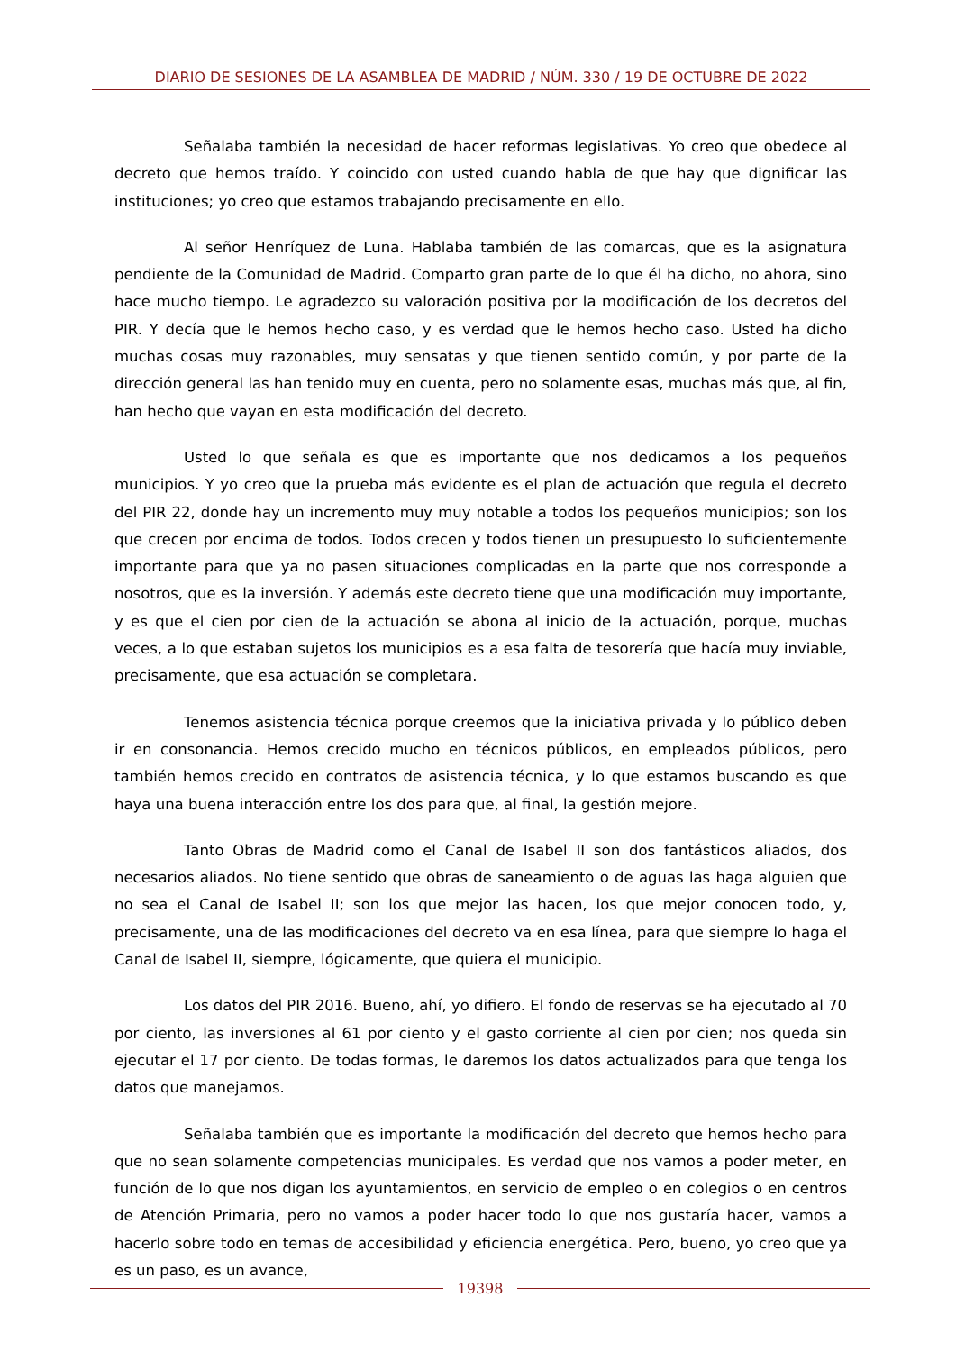DIARIO DE SESIONES DE LA ASAMBLEA DE MADRID / NÚM. 330 / 19 DE OCTUBRE DE 2022
Señalaba también la necesidad de hacer reformas legislativas. Yo creo que obedece al decreto que hemos traído. Y coincido con usted cuando habla de que hay que dignificar las instituciones; yo creo que estamos trabajando precisamente en ello.
Al señor Henríquez de Luna. Hablaba también de las comarcas, que es la asignatura pendiente de la Comunidad de Madrid. Comparto gran parte de lo que él ha dicho, no ahora, sino hace mucho tiempo. Le agradezco su valoración positiva por la modificación de los decretos del PIR. Y decía que le hemos hecho caso, y es verdad que le hemos hecho caso. Usted ha dicho muchas cosas muy razonables, muy sensatas y que tienen sentido común, y por parte de la dirección general las han tenido muy en cuenta, pero no solamente esas, muchas más que, al fin, han hecho que vayan en esta modificación del decreto.
Usted lo que señala es que es importante que nos dedicamos a los pequeños municipios. Y yo creo que la prueba más evidente es el plan de actuación que regula el decreto del PIR 22, donde hay un incremento muy muy notable a todos los pequeños municipios; son los que crecen por encima de todos. Todos crecen y todos tienen un presupuesto lo suficientemente importante para que ya no pasen situaciones complicadas en la parte que nos corresponde a nosotros, que es la inversión. Y además este decreto tiene que una modificación muy importante, y es que el cien por cien de la actuación se abona al inicio de la actuación, porque, muchas veces, a lo que estaban sujetos los municipios es a esa falta de tesorería que hacía muy inviable, precisamente, que esa actuación se completara.
Tenemos asistencia técnica porque creemos que la iniciativa privada y lo público deben ir en consonancia. Hemos crecido mucho en técnicos públicos, en empleados públicos, pero también hemos crecido en contratos de asistencia técnica, y lo que estamos buscando es que haya una buena interacción entre los dos para que, al final, la gestión mejore.
Tanto Obras de Madrid como el Canal de Isabel II son dos fantásticos aliados, dos necesarios aliados. No tiene sentido que obras de saneamiento o de aguas las haga alguien que no sea el Canal de Isabel II; son los que mejor las hacen, los que mejor conocen todo, y, precisamente, una de las modificaciones del decreto va en esa línea, para que siempre lo haga el Canal de Isabel II, siempre, lógicamente, que quiera el municipio.
Los datos del PIR 2016. Bueno, ahí, yo difiero. El fondo de reservas se ha ejecutado al 70 por ciento, las inversiones al 61 por ciento y el gasto corriente al cien por cien; nos queda sin ejecutar el 17 por ciento. De todas formas, le daremos los datos actualizados para que tenga los datos que manejamos.
Señalaba también que es importante la modificación del decreto que hemos hecho para que no sean solamente competencias municipales. Es verdad que nos vamos a poder meter, en función de lo que nos digan los ayuntamientos, en servicio de empleo o en colegios o en centros de Atención Primaria, pero no vamos a poder hacer todo lo que nos gustaría hacer, vamos a hacerlo sobre todo en temas de accesibilidad y eficiencia energética. Pero, bueno, yo creo que ya es un paso, es un avance,
19398